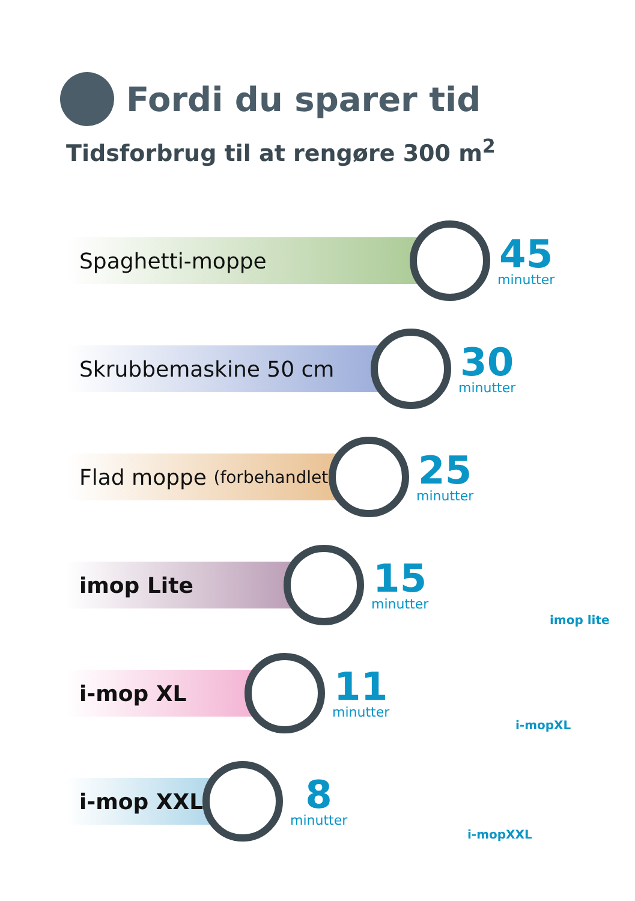Fordi du sparer tid
Tidsforbrug til at rengøre 300 m<sup>2</sup>
Spaghetti-moppe
45
minutter
Skrubbemaskine 50 cm
30
minutter
Flad moppe (forbehandlet)
25
minutter
imop Lite
15
minutter
i-mop XL
11
minutter
i-mop XXL
8
minutter
imop lite
i-mopXL
i-mopXXL